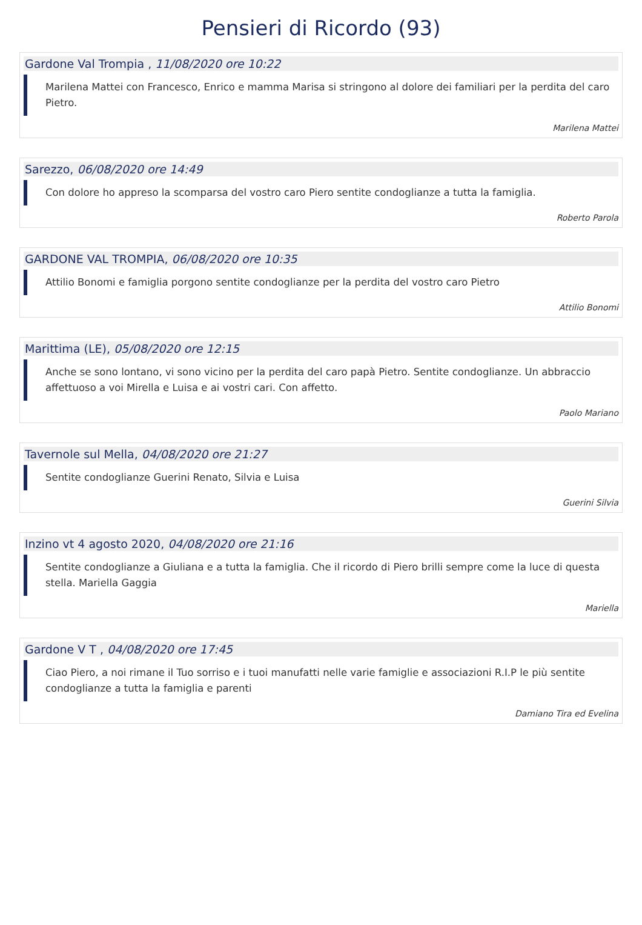Pensieri di Ricordo (93)
Gardone Val Trompia , 11/08/2020 ore 10:22
Marilena Mattei con Francesco, Enrico e mamma Marisa si stringono al dolore dei familiari per la perdita del caro Pietro.
Marilena Mattei
Sarezzo, 06/08/2020 ore 14:49
Con dolore ho appreso la scomparsa del vostro caro Piero sentite condoglianze a tutta la famiglia.
Roberto Parola
GARDONE VAL TROMPIA, 06/08/2020 ore 10:35
Attilio Bonomi e famiglia porgono sentite condoglianze per la perdita del vostro caro Pietro
Attilio Bonomi
Marittima (LE), 05/08/2020 ore 12:15
Anche se sono lontano, vi sono vicino per la perdita del caro papà Pietro. Sentite condoglianze. Un abbraccio affettuoso a voi Mirella e Luisa e ai vostri cari. Con affetto.
Paolo Mariano
Tavernole sul Mella, 04/08/2020 ore 21:27
Sentite condoglianze Guerini Renato, Silvia e Luisa
Guerini Silvia
Inzino vt 4 agosto 2020, 04/08/2020 ore 21:16
Sentite condoglianze a Giuliana e a tutta la famiglia. Che il ricordo di Piero brilli sempre come la luce di questa stella. Mariella Gaggia
Mariella
Gardone V T , 04/08/2020 ore 17:45
Ciao Piero, a noi rimane il Tuo sorriso e i tuoi manufatti nelle varie famiglie e associazioni R.I.P le più sentite condoglianze a tutta la famiglia e parenti
Damiano Tira ed Evelina